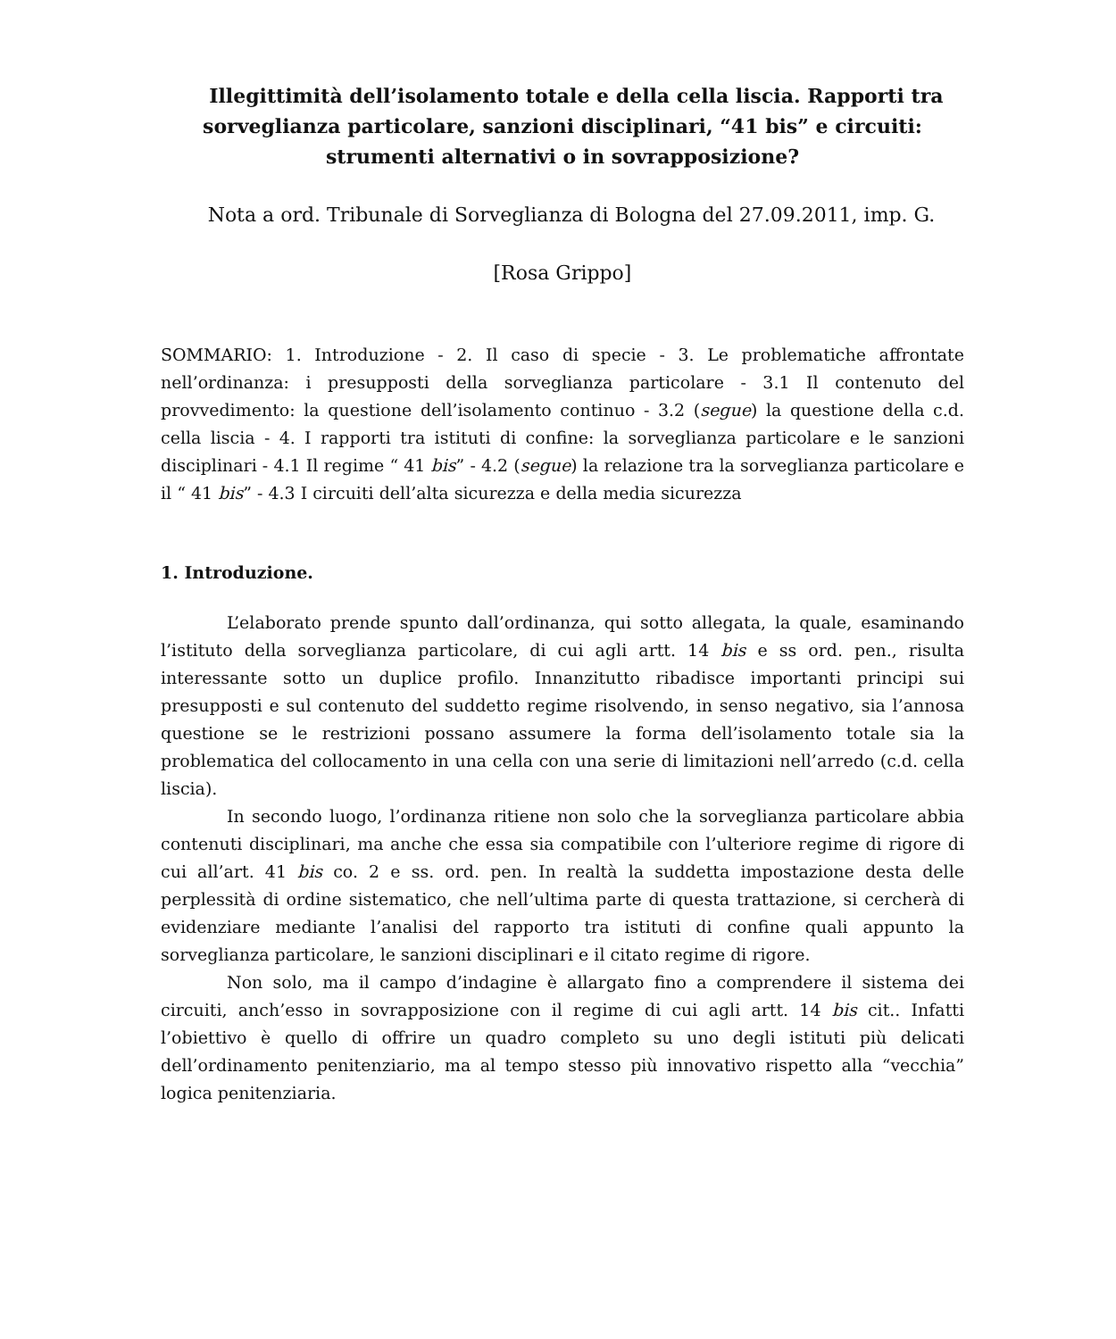Illegittimità dell’isolamento totale e della cella liscia. Rapporti tra sorveglianza particolare, sanzioni disciplinari, “41 bis” e circuiti: strumenti alternativi o in sovrapposizione?
Nota a ord. Tribunale di Sorveglianza di Bologna del 27.09.2011, imp. G.
[Rosa Grippo]
SOMMARIO: 1. Introduzione - 2. Il caso di specie - 3. Le problematiche affrontate nell’ordinanza: i presupposti della sorveglianza particolare - 3.1 Il contenuto del provvedimento: la questione dell’isolamento continuo - 3.2 (segue) la questione della c.d. cella liscia - 4. I rapporti tra istituti di confine: la sorveglianza particolare e le sanzioni disciplinari - 4.1 Il regime “ 41 bis” - 4.2 (segue) la relazione tra la sorveglianza particolare e il “ 41 bis” - 4.3 I circuiti dell’alta sicurezza e della media sicurezza
1. Introduzione.
L’elaborato prende spunto dall’ordinanza, qui sotto allegata, la quale, esaminando l’istituto della sorveglianza particolare, di cui agli artt. 14 bis e ss ord. pen., risulta interessante sotto un duplice profilo. Innanzitutto ribadisce importanti principi sui presupposti e sul contenuto del suddetto regime risolvendo, in senso negativo, sia l’annosa questione se le restrizioni possano assumere la forma dell’isolamento totale sia la problematica del collocamento in una cella con una serie di limitazioni nell’arredo (c.d. cella liscia).
In secondo luogo, l’ordinanza ritiene non solo che la sorveglianza particolare abbia contenuti disciplinari, ma anche che essa sia compatibile con l’ulteriore regime di rigore di cui all’art. 41 bis co. 2 e ss. ord. pen. In realtà la suddetta impostazione desta delle perplessità di ordine sistematico, che nell’ultima parte di questa trattazione, si cercherà di evidenziare mediante l’analisi del rapporto tra istituti di confine quali appunto la sorveglianza particolare, le sanzioni disciplinari e il citato regime di rigore.
Non solo, ma il campo d’indagine è allargato fino a comprendere il sistema dei circuiti, anch’esso in sovrapposizione con il regime di cui agli artt. 14 bis cit.. Infatti l’obiettivo è quello di offrire un quadro completo su uno degli istituti più delicati dell’ordinamento penitenziario, ma al tempo stesso più innovativo rispetto alla “vecchia” logica penitenziaria.